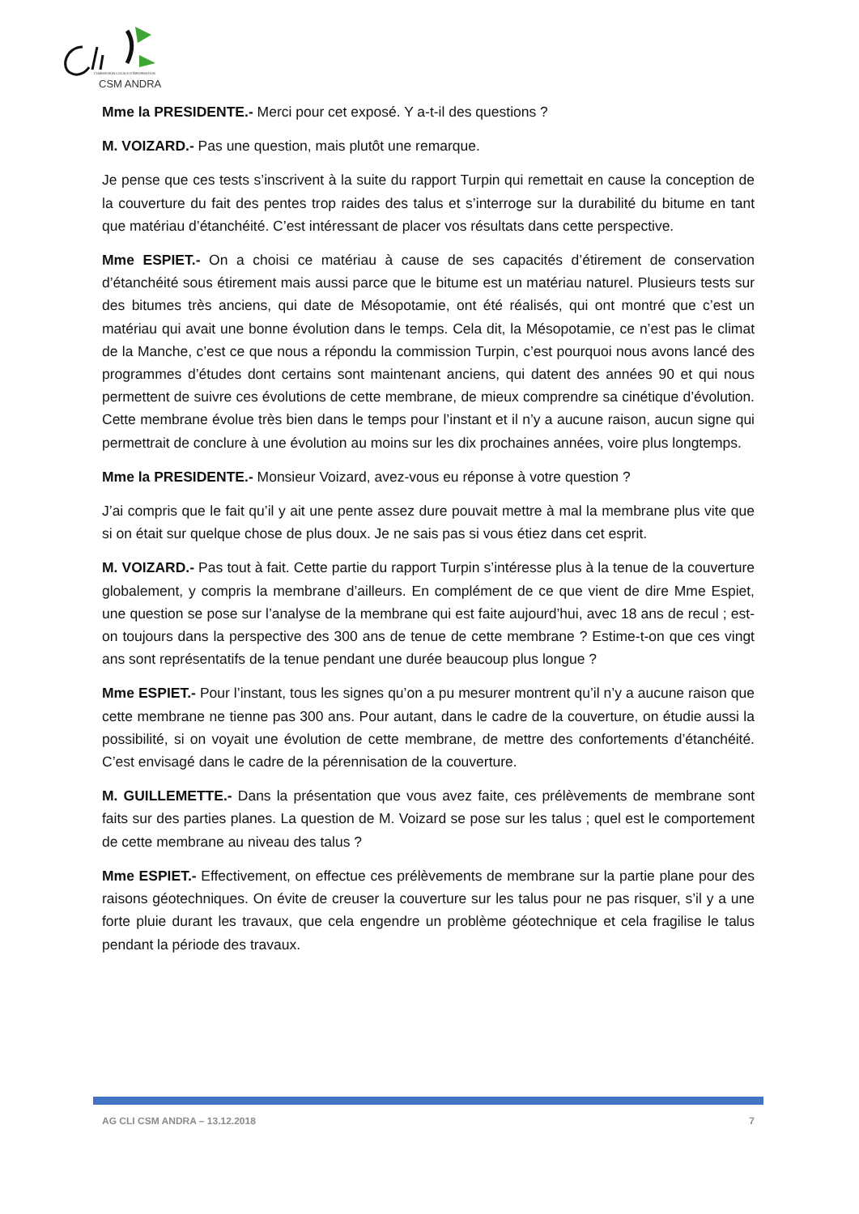COMMISSION LOCALE D'INFORMATION
CSM ANDRA
Mme la PRESIDENTE.- Merci pour cet exposé. Y a-t-il des questions ?
M. VOIZARD.- Pas une question, mais plutôt une remarque.
Je pense que ces tests s’inscrivent à la suite du rapport Turpin qui remettait en cause la conception de la couverture du fait des pentes trop raides des talus et s’interroge sur la durabilité du bitume en tant que matériau d’étanchéité. C’est intéressant de placer vos résultats dans cette perspective.
Mme ESPIET.- On a choisi ce matériau à cause de ses capacités d’étirement de conservation d’étanchéité sous étirement mais aussi parce que le bitume est un matériau naturel. Plusieurs tests sur des bitumes très anciens, qui date de Mésopotamie, ont été réalisés, qui ont montré que c’est un matériau qui avait une bonne évolution dans le temps. Cela dit, la Mésopotamie, ce n’est pas le climat de la Manche, c’est ce que nous a répondu la commission Turpin, c’est pourquoi nous avons lancé des programmes d’études dont certains sont maintenant anciens, qui datent des années 90 et qui nous permettent de suivre ces évolutions de cette membrane, de mieux comprendre sa cinétique d’évolution. Cette membrane évolue très bien dans le temps pour l’instant et il n’y a aucune raison, aucun signe qui permettrait de conclure à une évolution au moins sur les dix prochaines années, voire plus longtemps.
Mme la PRESIDENTE.- Monsieur Voizard, avez-vous eu réponse à votre question ?
J’ai compris que le fait qu’il y ait une pente assez dure pouvait mettre à mal la membrane plus vite que si on était sur quelque chose de plus doux. Je ne sais pas si vous étiez dans cet esprit.
M. VOIZARD.- Pas tout à fait. Cette partie du rapport Turpin s’intéresse plus à la tenue de la couverture globalement, y compris la membrane d’ailleurs. En complément de ce que vient de dire Mme Espiet, une question se pose sur l’analyse de la membrane qui est faite aujourd’hui, avec 18 ans de recul ; est-on toujours dans la perspective des 300 ans de tenue de cette membrane ? Estime-t-on que ces vingt ans sont représentatifs de la tenue pendant une durée beaucoup plus longue ?
Mme ESPIET.- Pour l’instant, tous les signes qu’on a pu mesurer montrent qu’il n’y a aucune raison que cette membrane ne tienne pas 300 ans. Pour autant, dans le cadre de la couverture, on étudie aussi la possibilité, si on voyait une évolution de cette membrane, de mettre des confortements d’étanchéité. C’est envisagé dans le cadre de la pérennisation de la couverture.
M. GUILLEMETTE.- Dans la présentation que vous avez faite, ces prélèvements de membrane sont faits sur des parties planes. La question de M. Voizard se pose sur les talus ; quel est le comportement de cette membrane au niveau des talus ?
Mme ESPIET.- Effectivement, on effectue ces prélèvements de membrane sur la partie plane pour des raisons géotechniques. On évite de creuser la couverture sur les talus pour ne pas risquer, s’il y a une forte pluie durant les travaux, que cela engendre un problème géotechnique et cela fragilise le talus pendant la période des travaux.
AG CLI CSM ANDRA – 13.12.2018 7